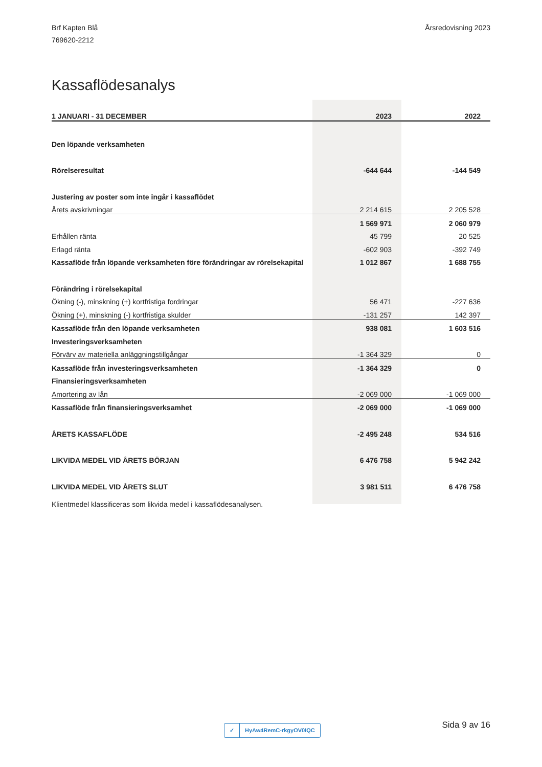Brf Kapten Blå
769620-2212
Årsredovisning 2023
Kassaflödesanalys
| 1 JANUARI - 31 DECEMBER | 2023 | 2022 |
| --- | --- | --- |
| Den löpande verksamheten | | |
| Rörelseresultat | -644 644 | -144 549 |
| Justering av poster som inte ingår i kassaflödet | | |
| Årets avskrivningar | 2 214 615 | 2 205 528 |
| | 1 569 971 | 2 060 979 |
| Erhållen ränta | 45 799 | 20 525 |
| Erlagd ränta | -602 903 | -392 749 |
| Kassaflöde från löpande verksamheten före förändringar av rörelsekapital | 1 012 867 | 1 688 755 |
| Förändring i rörelsekapital | | |
| Ökning (-), minskning (+) kortfristiga fordringar | 56 471 | -227 636 |
| Ökning (+), minskning (-) kortfristiga skulder | -131 257 | 142 397 |
| Kassaflöde från den löpande verksamheten | 938 081 | 1 603 516 |
| Investeringsverksamheten | | |
| Förvärv av materiella anläggningstillgångar | -1 364 329 | 0 |
| Kassaflöde från investeringsverksamheten | -1 364 329 | 0 |
| Finansieringsverksamheten | | |
| Amortering av lån | -2 069 000 | -1 069 000 |
| Kassaflöde från finansieringsverksamhet | -2 069 000 | -1 069 000 |
| ÅRETS KASSAFLÖDE | -2 495 248 | 534 516 |
| LIKVIDA MEDEL VID ÅRETS BÖRJAN | 6 476 758 | 5 942 242 |
| LIKVIDA MEDEL VID ÅRETS SLUT | 3 981 511 | 6 476 758 |
Klientmedel klassificeras som likvida medel i kassaflödesanalysen.
✓ HyAw4RemC-rkgyOV0IQC Sida 9 av 16